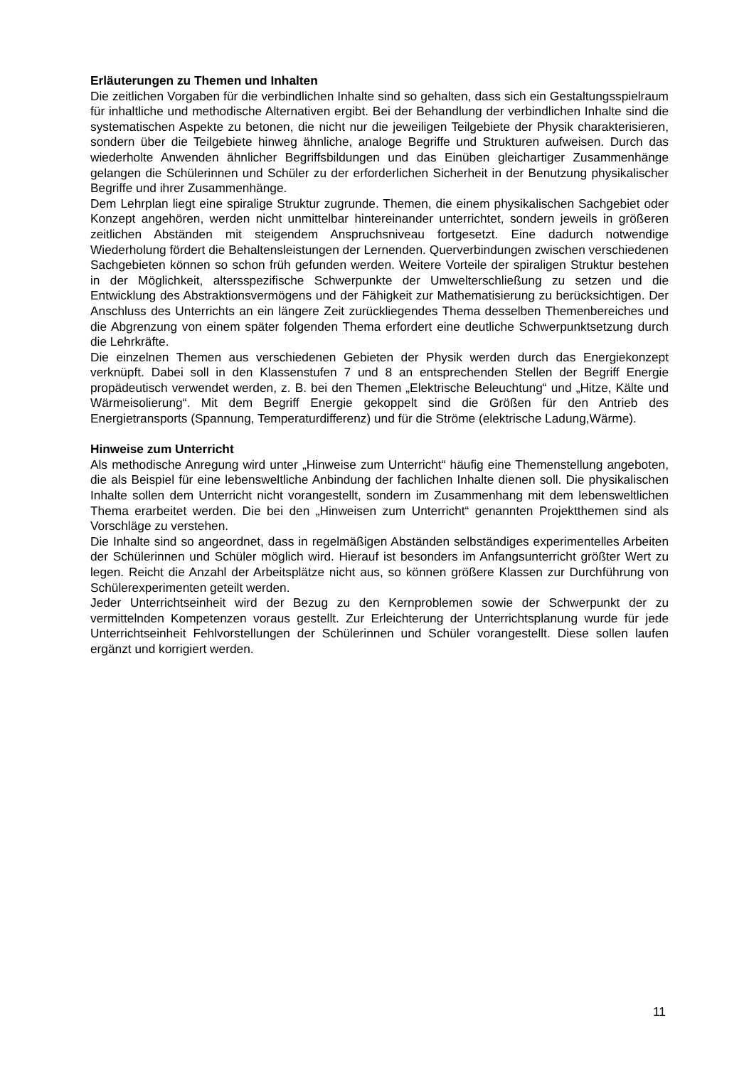Erläuterungen zu Themen und Inhalten
Die zeitlichen Vorgaben für die verbindlichen Inhalte sind so gehalten, dass sich ein Gestaltungsspielraum für inhaltliche und methodische Alternativen ergibt. Bei der Behandlung der verbindlichen Inhalte sind die systematischen Aspekte zu betonen, die nicht nur die jeweiligen Teilgebiete der Physik charakterisieren, sondern über die Teilgebiete hinweg ähnliche, analoge Begriffe und Strukturen aufweisen. Durch das wiederholte Anwenden ähnlicher Begriffsbildungen und das Einüben gleichartiger Zusammenhänge gelangen die Schülerinnen und Schüler zu der erforderlichen Sicherheit in der Benutzung physikalischer Begriffe und ihrer Zusammenhänge.
Dem Lehrplan liegt eine spiralige Struktur zugrunde. Themen, die einem physikalischen Sachgebiet oder Konzept angehören, werden nicht unmittelbar hintereinander unterrichtet, sondern jeweils in größeren zeitlichen Abständen mit steigendem Anspruchsniveau fortgesetzt. Eine dadurch notwendige Wiederholung fördert die Behaltensleistungen der Lernenden. Querverbindungen zwischen verschiedenen Sachgebieten können so schon früh gefunden werden. Weitere Vorteile der spiraligen Struktur bestehen in der Möglichkeit, altersspezifische Schwerpunkte der Umwelterschließung zu setzen und die Entwicklung des Abstraktionsvermögens und der Fähigkeit zur Mathematisierung zu berücksichtigen. Der Anschluss des Unterrichts an ein längere Zeit zurückliegendes Thema desselben Themenbereiches und die Abgrenzung von einem später folgenden Thema erfordert eine deutliche Schwerpunktsetzung durch die Lehrkräfte.
Die einzelnen Themen aus verschiedenen Gebieten der Physik werden durch das Energiekonzept verknüpft. Dabei soll in den Klassenstufen 7 und 8 an entsprechenden Stellen der Begriff Energie propädeutisch verwendet werden, z. B. bei den Themen „Elektrische Beleuchtung“ und „Hitze, Kälte und Wärmeisolierung“. Mit dem Begriff Energie gekoppelt sind die Größen für den Antrieb des Energietransports (Spannung, Temperaturdifferenz) und für die Ströme (elektrische Ladung,Wärme).
Hinweise zum Unterricht
Als methodische Anregung wird unter „Hinweise zum Unterricht“ häufig eine Themenstellung angeboten, die als Beispiel für eine lebensweltliche Anbindung der fachlichen Inhalte dienen soll. Die physikalischen Inhalte sollen dem Unterricht nicht vorangestellt, sondern im Zusammenhang mit dem lebensweltlichen Thema erarbeitet werden. Die bei den „Hinweisen zum Unterricht“ genannten Projektthemen sind als Vorschläge zu verstehen.
Die Inhalte sind so angeordnet, dass in regelmäßigen Abständen selbständiges experimentelles Arbeiten der Schülerinnen und Schüler möglich wird. Hierauf ist besonders im Anfangsunterricht größter Wert zu legen. Reicht die Anzahl der Arbeitsplätze nicht aus, so können größere Klassen zur Durchführung von Schülerexperimenten geteilt werden.
Jeder Unterrichtseinheit wird der Bezug zu den Kernproblemen sowie der Schwerpunkt der zu vermittelnden Kompetenzen voraus gestellt. Zur Erleichterung der Unterrichtsplanung wurde für jede Unterrichtseinheit Fehlvorstellungen der Schülerinnen und Schüler vorangestellt. Diese sollen laufen ergänzt und korrigiert werden.
11